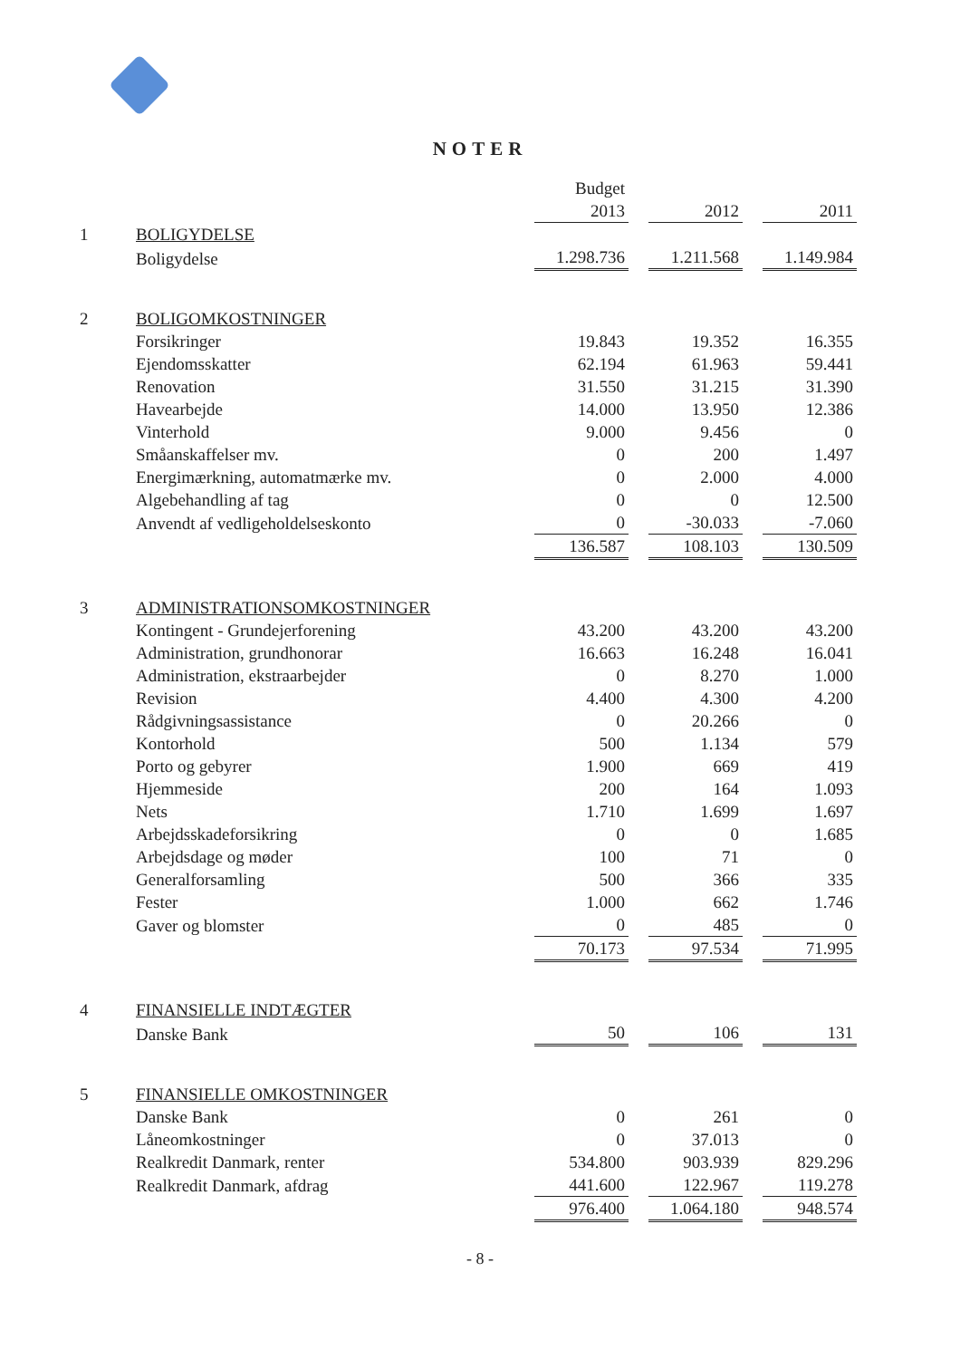NOTER
| | | Budget | | | | |
| | | 2013 | | 2012 | | 2011 |
| 1 | BOLIGYDELSE | | | | | |
| | Boligydelse | 1.298.736 | | 1.211.568 | | 1.149.984 |
| 2 | BOLIGOMKOSTNINGER | | | | | |
| | Forsikringer | 19.843 | | 19.352 | | 16.355 |
| | Ejendomsskatter | 62.194 | | 61.963 | | 59.441 |
| | Renovation | 31.550 | | 31.215 | | 31.390 |
| | Havearbejde | 14.000 | | 13.950 | | 12.386 |
| | Vinterhold | 9.000 | | 9.456 | | 0 |
| | Småanskaffelser mv. | 0 | | 200 | | 1.497 |
| | Energimærkning, automatmærke mv. | 0 | | 2.000 | | 4.000 |
| | Algebehandling af tag | 0 | | 0 | | 12.500 |
| | Anvendt af vedligeholdelseskonto | 0 | | -30.033 | | -7.060 |
| | | 136.587 | | 108.103 | | 130.509 |
| 3 | ADMINISTRATIONSOMKOSTNINGER | | | | | |
| | Kontingent - Grundejerforening | 43.200 | | 43.200 | | 43.200 |
| | Administration, grundhonorar | 16.663 | | 16.248 | | 16.041 |
| | Administration, ekstraarbejder | 0 | | 8.270 | | 1.000 |
| | Revision | 4.400 | | 4.300 | | 4.200 |
| | Rådgivningsassistance | 0 | | 20.266 | | 0 |
| | Kontorhold | 500 | | 1.134 | | 579 |
| | Porto og gebyrer | 1.900 | | 669 | | 419 |
| | Hjemmeside | 200 | | 164 | | 1.093 |
| | Nets | 1.710 | | 1.699 | | 1.697 |
| | Arbejdsskadeforsikring | 0 | | 0 | | 1.685 |
| | Arbejdsdage og møder | 100 | | 71 | | 0 |
| | Generalforsamling | 500 | | 366 | | 335 |
| | Fester | 1.000 | | 662 | | 1.746 |
| | Gaver og blomster | 0 | | 485 | | 0 |
| | | 70.173 | | 97.534 | | 71.995 |
| 4 | FINANSIELLE INDTÆGTER | | | | | |
| | Danske Bank | 50 | | 106 | | 131 |
| 5 | FINANSIELLE OMKOSTNINGER | | | | | |
| | Danske Bank | 0 | | 261 | | 0 |
| | Låneomkostninger | 0 | | 37.013 | | 0 |
| | Realkredit Danmark, renter | 534.800 | | 903.939 | | 829.296 |
| | Realkredit Danmark, afdrag | 441.600 | | 122.967 | | 119.278 |
| | | 976.400 | | 1.064.180 | | 948.574 |
- 8 -